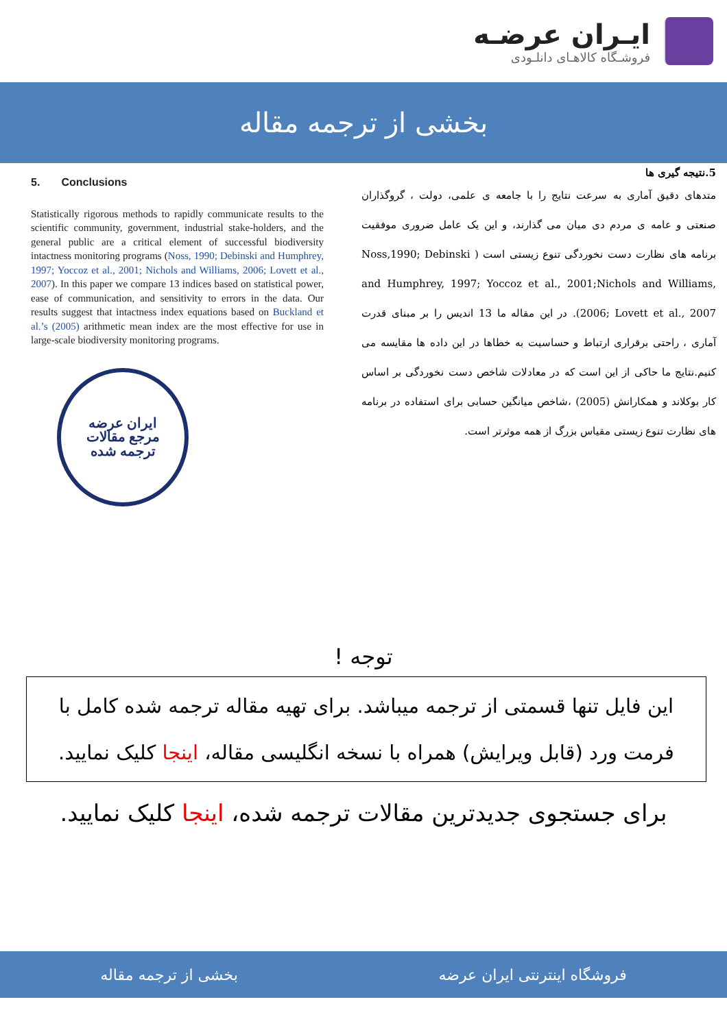ایـران عرضـه
فروشـگاه کالاهـای دانلـودی
بخشی از ترجمه مقاله
5. Conclusions
Statistically rigorous methods to rapidly communicate results to the scientific community, government, industrial stake-holders, and the general public are a critical element of successful biodiversity intactness monitoring programs (Noss, 1990; Debinski and Humphrey, 1997; Yoccoz et al., 2001; Nichols and Williams, 2006; Lovett et al., 2007). In this paper we compare 13 indices based on statistical power, ease of communication, and sensitivity to errors in the data. Our results suggest that intactness index equations based on Buckland et al.’s (2005) arithmetic mean index are the most effective for use in large-scale biodiversity monitoring programs.
ایران عرضه
مرجع مقالات
ترجمه شده
5.نتیجه گیری ها
متدهای دقیق آماری به سرعت نتایج را با جامعه ی علمی، دولت ، گروگذاران صنعتی و عامه ی مردم دی میان می گذارند، و این یک عامل ضروری موفقیت برنامه های نظارت دست نخوردگی تنوع زیستی است ( Noss,1990; Debinski and Humphrey, 1997; Yoccoz et al., 2001;Nichols and Williams, 2006; Lovett et al., 2007). در این مقاله ما 13 اندیس را بر مبنای قدرت آماری ، راحتی برقراری ارتباط و حساسیت به خطاها در این داده ها مقایسه می کنیم.نتایج ما حاکی از این است که در معادلات شاخص دست نخوردگی بر اساس کار بوکلاند و همکارانش (2005) ،شاخص میانگین حسابی برای استفاده در برنامه های نظارت تنوع زیستی مقیاس بزرگ از همه موثرتر است.
توجه !
این فایل تنها قسمتی از ترجمه میباشد. برای تهیه مقاله ترجمه شده کامل با فرمت ورد (قابل ویرایش) همراه با نسخه انگلیسی مقاله، اینجا کلیک نمایید.
برای جستجوی جدیدترین مقالات ترجمه شده، اینجا کلیک نمایید.
فروشگاه اینترنتی ایران عرضه بخشی از ترجمه مقاله